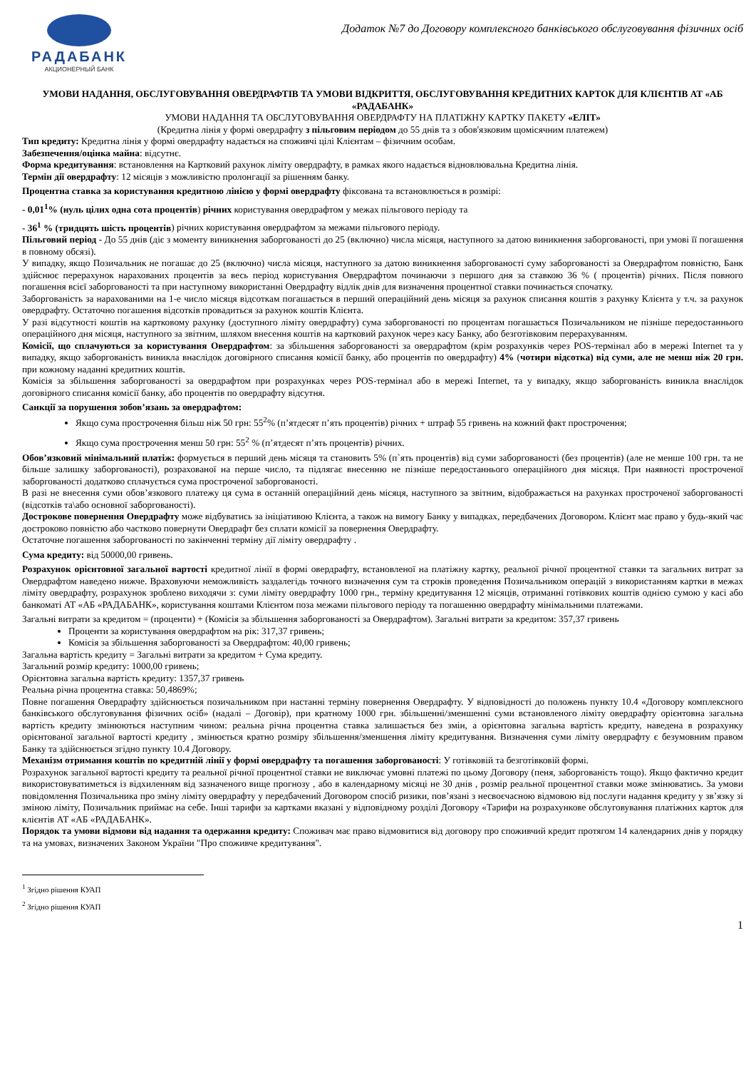РАДАБАНК
АКЦИОНЕРНЫЙ БАНК
Додаток №7 до Договору комплексного банківського обслуговування фізичних осіб
УМОВИ НАДАННЯ, ОБСЛУГОВУВАННЯ ОВЕРДРАФТІВ ТА УМОВИ ВІДКРИТТЯ, ОБСЛУГОВУВАННЯ КРЕДИТНИХ КАРТОК ДЛЯ КЛІЄНТІВ АТ «АБ «РАДАБАНК»
УМОВИ НАДАННЯ ТА ОБСЛУГОВУВАННЯ ОВЕРДРАФТУ НА ПЛАТІЖНУ КАРТКУ ПАКЕТУ «ЕЛІТ»
(Кредитна лінія у формі овердрафту з пільговим періодом до 55 днів та з обов'язковим щомісячним платежем)
Тип кредиту: Кредитна лінія у формі овердрафту надається на споживчі цілі Клієнтам – фізичним особам.
Забезпечення/оцінка майна: відсутнє.
Форма кредитування: встановлення на Картковий рахунок ліміту овердрафту, в рамках якого надається відновлювальна Кредитна лінія.
Термін дії овердрафту: 12 місяців з можливістю пролонгації за рішенням банку.
Процентна ставка за користування кредитною лінією у формі овердрафту фіксована та встановлюється в розмірі:
- 0,01<sup>1</sup>% (нуль цілих одна сота процентів) річних користування овердрафтом у межах пільгового періоду та
- 36<sup>1</sup> % (тридцять шість процентів) річних користування овердрафтом за межами пільгового періоду.
Пільговий період - До 55 днів (діє з моменту виникнення заборгованості до 25 (включно) числа місяця, наступного за датою виникнення заборгованості, при умові її погашення в повному обсязі).
У випадку, якщо Позичальник не погашає до 25 (включно) числа місяця, наступного за датою виникнення заборгованості суму заборгованості за Овердрафтом повністю, Банк здійснює перерахунок нарахованих процентів за весь період користування Овердрафтом починаючи з першого дня за ставкою 36 % ( процентів) річних. Після повного погашення всієї заборгованості та при наступному використанні Овердрафту відлік днів для визначення процентної ставки починається спочатку.
Заборгованість за нарахованими на 1-е число місяця відсоткам погашається в перший операційний день місяця за рахунок списання коштів з рахунку Клієнта у т.ч. за рахунок овердрафту. Остаточно погашення відсотків провадиться за рахунок коштів Клієнта.
У разі відсутності коштів на картковому рахунку (доступного ліміту овердрафту) сума заборгованості по процентам погашається Позичальником не пізніше передостаннього операційного дня місяця, наступного за звітним, шляхом внесення коштів на картковий рахунок через касу Банку, або безготівковим перерахуванням.
Комісії, що сплачуються за користування Овердрафтом: за збільшення заборгованості за овердрафтом (крім розрахунків через POS-термінал або в мережі Internet та у випадку, якщо заборгованість виникла внаслідок договірного списання комісії банку, або процентів по овердрафту) 4% (чотири відсотка) від суми, але не менш ніж 20 грн. при кожному наданні кредитних коштів.
Комісія за збільшення заборгованості за овердрафтом при розрахунках через POS-термінал або в мережі Internet, та у випадку, якщо заборгованість виникла внаслідок договірного списання комісії банку, або процентів по овердрафту відсутня.
Санкції за порушення зобов’язань за овердрафтом:
Якщо сума прострочення більш ніж 50 грн: 55<sup>2</sup>% (п’ятдесят п’ять процентів) річних + штраф 55 гривень на кожний факт прострочення;
Якщо сума прострочення менш 50 грн: 55<sup>2</sup> % (п’ятдесят п’ять процентів) річних.
Обов’язковий мінімальний платіж: формується в перший день місяця та становить 5% (п`ять процентів) від суми заборгованості (без процентів) (але не менше 100 грн. та не більше залишку заборгованості), розрахованої на перше число, та підлягає внесенню не пізніше передостаннього операційного дня місяця. При наявності простроченої заборгованості додатково сплачується сума простроченої заборгованості.
В разі не внесення суми обов’язкового платежу ця сума в останній операційний день місяця, наступного за звітним, відображається на рахунках простроченої заборгованості (відсотків та\або основної заборгованості).
Дострокове повернення Овердрафту може відбуватись за ініціативою Клієнта, а також на вимогу Банку у випадках, передбачених Договором. Клієнт має право у будь-який час достроково повністю або частково повернути Овердрафт без сплати комісії за повернення Овердрафту.
Остаточне погашення заборгованості по закінченні терміну дії ліміту овердрафту .
Сума кредиту: від 50000,00 гривень.
Розрахунок орієнтовної загальної вартості кредитної лінії в формі овердрафту, встановленої на платіжну картку, реальної річної процентної ставки та загальних витрат за Овердрафтом наведено нижче. Враховуючи неможливість заздалегідь точного визначення сум та строків проведення Позичальником операцій з використанням картки в межах ліміту овердрафту, розрахунок зроблено виходячи з: суми ліміту овердрафту 1000 грн., терміну кредитування 12 місяців, отриманні готівкових коштів однією сумою у касі або банкоматі АТ «АБ «РАДАБАНК», користування коштами Клієнтом поза межами пільгового періоду та погашенню овердрафту мінімальними платежами.
Загальні витрати за кредитом = (проценти) + (Комісія за збільшення заборгованості за Овердрафтом). Загальні витрати за кредитом: 357,37 гривень
Проценти за користування овердрафтом на рік: 317,37 гривень;
Комісія за збільшення заборгованості за Овердрафтом: 40,00 гривень;
Загальна вартість кредиту = Загальні витрати за кредитом + Сума кредиту.
Загальний розмір кредиту: 1000,00 гривень;
Орієнтовна загальна вартість кредиту: 1357,37 гривень
Реальна річна процентна ставка: 50,4869%;
Повне погашення Овердрафту здійснюється позичальником при настанні терміну повернення Овердрафту. У відповідності до положень пункту 10.4 «Договору комплексного банківського обслуговування фізичних осіб» (надалі – Договір), при кратному 1000 грн. збільшенні/зменшенні суми встановленого ліміту овердрафту орієнтовна загальна вартість кредиту змінюються наступним чином: реальна річна процентна ставка залишається без змін, а орієнтовна загальна вартість кредиту, наведена в розрахунку орієнтованої загальної вартості кредиту , змінюється кратно розміру збільшення/зменшення ліміту кредитування. Визначення суми ліміту овердрафту є безумовним правом Банку та здійснюється згідно пункту 10.4 Договору.
Механізм отримання коштів по кредитній лінії у формі овердрафту та погашення заборгованості: У готівковій та безготівковій формі.
Розрахунок загальної вартості кредиту та реальної річної процентної ставки не виключає умовні платежі по цьому Договору (пеня, заборгованість тощо). Якщо фактично кредит використовуватиметься із відхиленням від зазначеного вище прогнозу , або в календарному місяці не 30 днів , розмір реальної процентної ставки може змінюватись. За умови повідомлення Позичальника про зміну ліміту овердрафту у передбачений Договором спосіб ризики, пов’язані з несвоєчасною відмовою від послуги надання кредиту у зв’язку зі зміною ліміту, Позичальник приймає на себе. Інші тарифи за картками вказані у відповідному розділі Договору «Тарифи на розрахункове обслуговування платіжних карток для клієнтів АТ «АБ «РАДАБАНК».
Порядок та умови відмови від надання та одержання кредиту: Споживач має право відмовитися від договору про споживчий кредит протягом 14 календарних днів у порядку та на умовах, визначених Законом України "Про споживче кредитування".
<sup>1</sup> Згідно рішення КУАП
<sup>2</sup> Згідно рішення КУАП
1